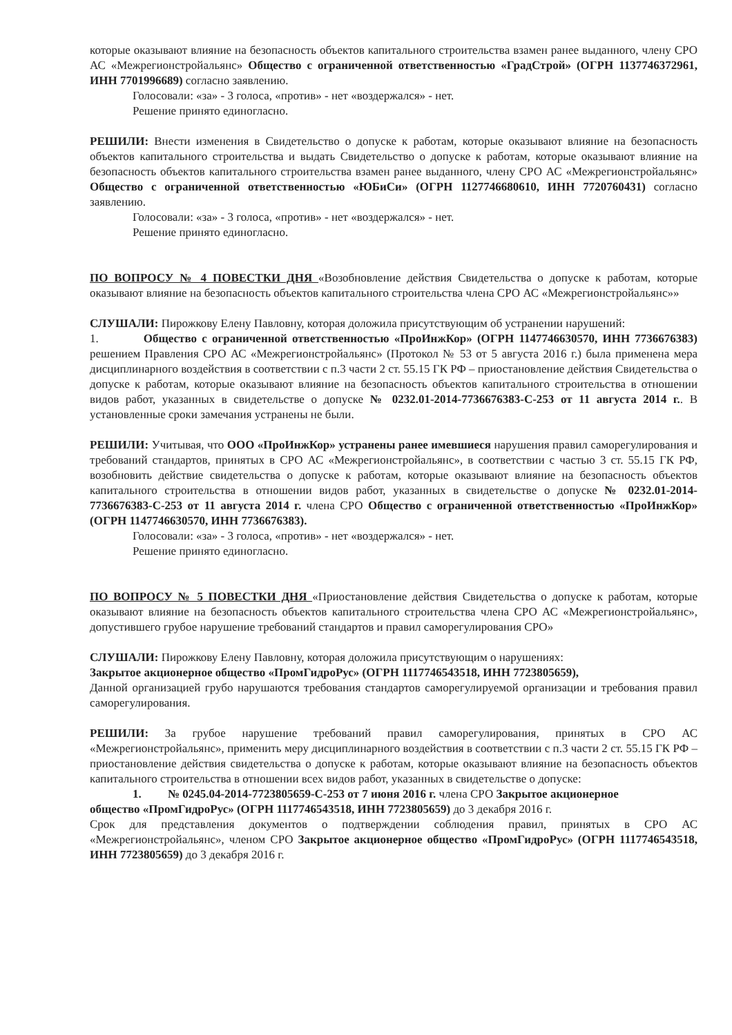которые оказывают влияние на безопасность объектов капитального строительства взамен ранее выданного, члену СРО АС «Межрегионстройальянс» Общество с ограниченной ответственностью «ГрадСтрой» (ОГРН 1137746372961, ИНН 7701996689) согласно заявлению.
Голосовали: «за» - 3 голоса, «против» - нет «воздержался» - нет.
Решение принято единогласно.
РЕШИЛИ: Внести изменения в Свидетельство о допуске к работам, которые оказывают влияние на безопасность объектов капитального строительства и выдать Свидетельство о допуске к работам, которые оказывают влияние на безопасность объектов капитального строительства взамен ранее выданного, члену СРО АС «Межрегионстройальянс» Общество с ограниченной ответственностью «ЮБиСи» (ОГРН 1127746680610, ИНН 7720760431) согласно заявлению.
Голосовали: «за» - 3 голоса, «против» - нет «воздержался» - нет.
Решение принято единогласно.
ПО ВОПРОСУ № 4 ПОВЕСТКИ ДНЯ «Возобновление действия Свидетельства о допуске к работам, которые оказывают влияние на безопасность объектов капитального строительства члена СРО АС «Межрегионстройальянс»»
СЛУШАЛИ: Пирожкову Елену Павловну, которая доложила присутствующим об устранении нарушений:
1. Общество с ограниченной ответственностью «ПроИнжКор» (ОГРН 1147746630570, ИНН 7736676383) решением Правления СРО АС «Межрегионстройальянс» (Протокол № 53 от 5 августа 2016 г.) была применена мера дисциплинарного воздействия в соответствии с п.3 части 2 ст. 55.15 ГК РФ – приостановление действия Свидетельства о допуске к работам, которые оказывают влияние на безопасность объектов капитального строительства в отношении видов работ, указанных в свидетельстве о допуске № 0232.01-2014-7736676383-С-253 от 11 августа 2014 г.. В установленные сроки замечания устранены не были.
РЕШИЛИ: Учитывая, что ООО «ПроИнжКор» устранены ранее имевшиеся нарушения правил саморегулирования и требований стандартов, принятых в СРО АС «Межрегионстройальянс», в соответствии с частью 3 ст. 55.15 ГК РФ, возобновить действие свидетельства о допуске к работам, которые оказывают влияние на безопасность объектов капитального строительства в отношении видов работ, указанных в свидетельстве о допуске № 0232.01-2014-7736676383-С-253 от 11 августа 2014 г. члена СРО Общество с ограниченной ответственностью «ПроИнжКор» (ОГРН 1147746630570, ИНН 7736676383).
Голосовали: «за» - 3 голоса, «против» - нет «воздержался» - нет.
Решение принято единогласно.
ПО ВОПРОСУ № 5 ПОВЕСТКИ ДНЯ «Приостановление действия Свидетельства о допуске к работам, которые оказывают влияние на безопасность объектов капитального строительства члена СРО АС «Межрегионстройальянс», допустившего грубое нарушение требований стандартов и правил саморегулирования СРО»
СЛУШАЛИ: Пирожкову Елену Павловну, которая доложила присутствующим о нарушениях:
Закрытое акционерное общество «ПромГидроРус» (ОГРН 1117746543518, ИНН 7723805659),
Данной организацией грубо нарушаются требования стандартов саморегулируемой организации и требования правил саморегулирования.
РЕШИЛИ: За грубое нарушение требований правил саморегулирования, принятых в СРО АС «Межрегионстройальянс», применить меру дисциплинарного воздействия в соответствии с п.3 части 2 ст. 55.15 ГК РФ – приостановление действия свидетельства о допуске к работам, которые оказывают влияние на безопасность объектов капитального строительства в отношении всех видов работ, указанных в свидетельстве о допуске:
1. № 0245.04-2014-7723805659-С-253 от 7 июня 2016 г. члена СРО Закрытое акционерное
общество «ПромГидроРус» (ОГРН 1117746543518, ИНН 7723805659) до 3 декабря 2016 г.
Срок для представления документов о подтверждении соблюдения правил, принятых в СРО АС «Межрегионстройальянс», членом СРО Закрытое акционерное общество «ПромГидроРус» (ОГРН 1117746543518, ИНН 7723805659) до 3 декабря 2016 г.